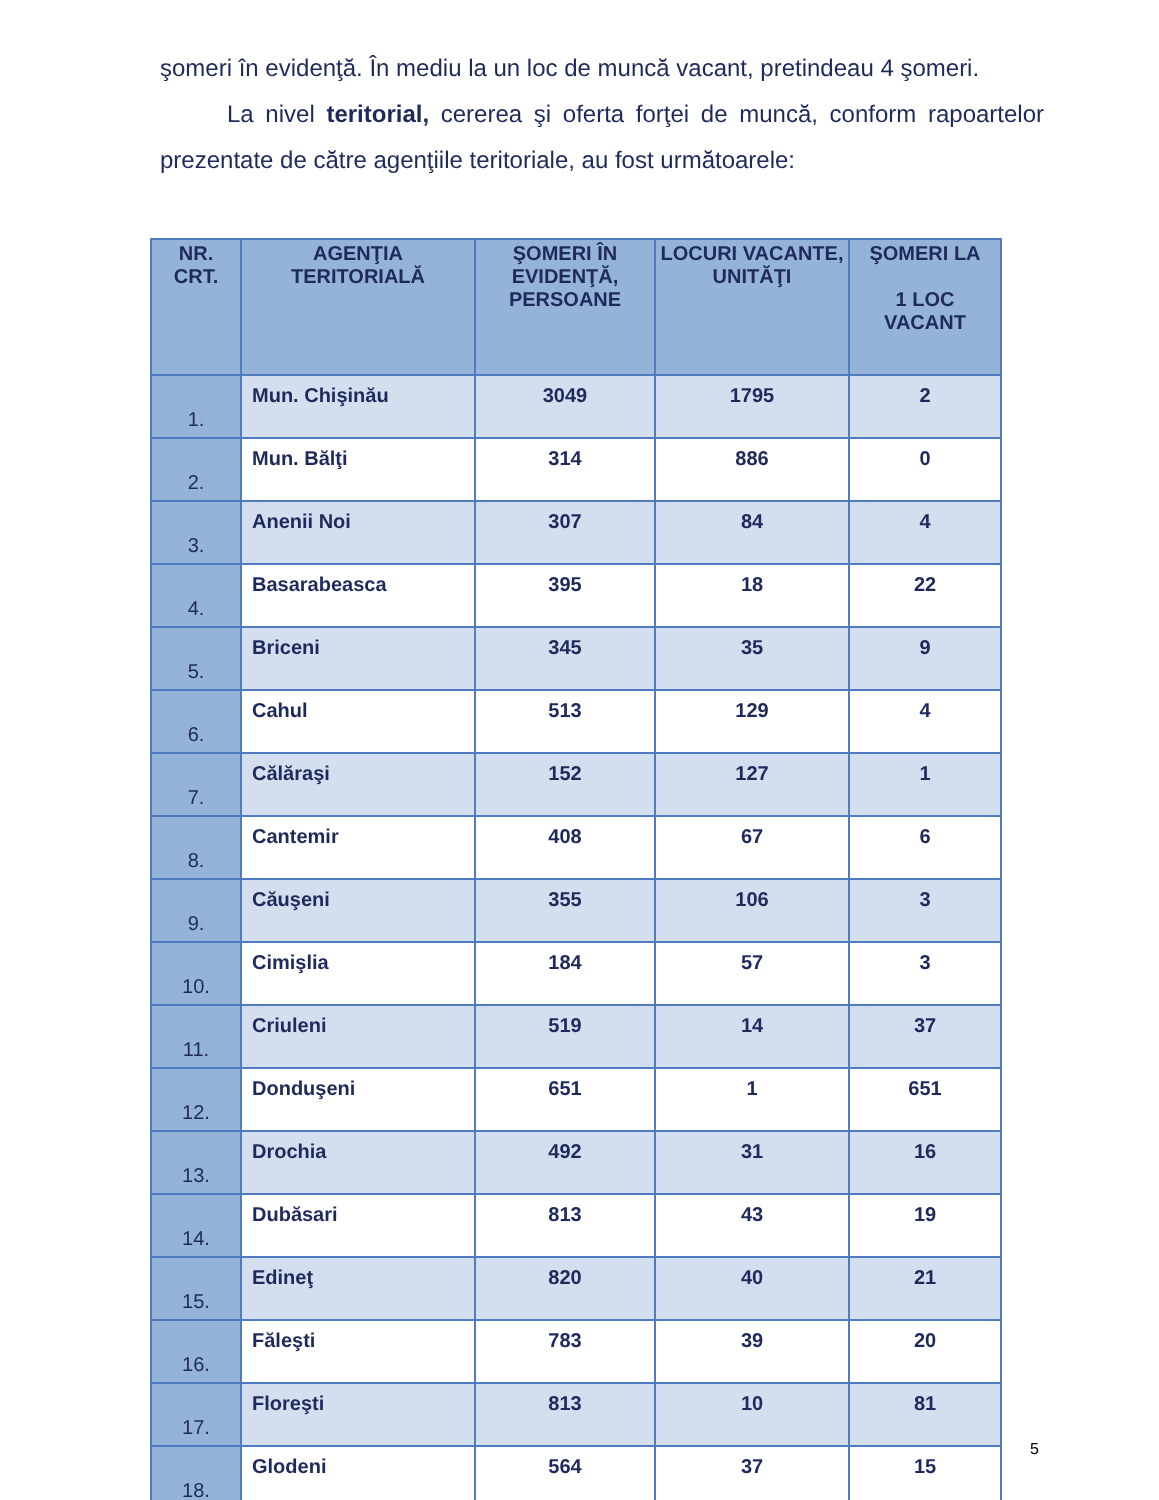şomeri în evidenţă. În mediu la un loc de muncă vacant, pretindeau 4 şomeri.
La nivel teritorial, cererea şi oferta forţei de muncă, conform rapoartelor prezentate de către agenţiile teritoriale, au fost următoarele:
| NR. CRT. | AGENŢIA TERITORIALĂ | ŞOMERI ÎN EVIDENŢĂ, PERSOANE | LOCURI VACANTE, UNITĂŢI | ŞOMERI LA 1 LOC VACANT |
| --- | --- | --- | --- | --- |
| 1. | Mun. Chişinău | 3049 | 1795 | 2 |
| 2. | Mun. Bălţi | 314 | 886 | 0 |
| 3. | Anenii Noi | 307 | 84 | 4 |
| 4. | Basarabeasca | 395 | 18 | 22 |
| 5. | Briceni | 345 | 35 | 9 |
| 6. | Cahul | 513 | 129 | 4 |
| 7. | Călăraşi | 152 | 127 | 1 |
| 8. | Cantemir | 408 | 67 | 6 |
| 9. | Căuşeni | 355 | 106 | 3 |
| 10. | Cimişlia | 184 | 57 | 3 |
| 11. | Criuleni | 519 | 14 | 37 |
| 12. | Donduşeni | 651 | 1 | 651 |
| 13. | Drochia | 492 | 31 | 16 |
| 14. | Dubăsari | 813 | 43 | 19 |
| 15. | Edineţ | 820 | 40 | 21 |
| 16. | Făleşti | 783 | 39 | 20 |
| 17. | Floreşti | 813 | 10 | 81 |
| 18. | Glodeni | 564 | 37 | 15 |
5